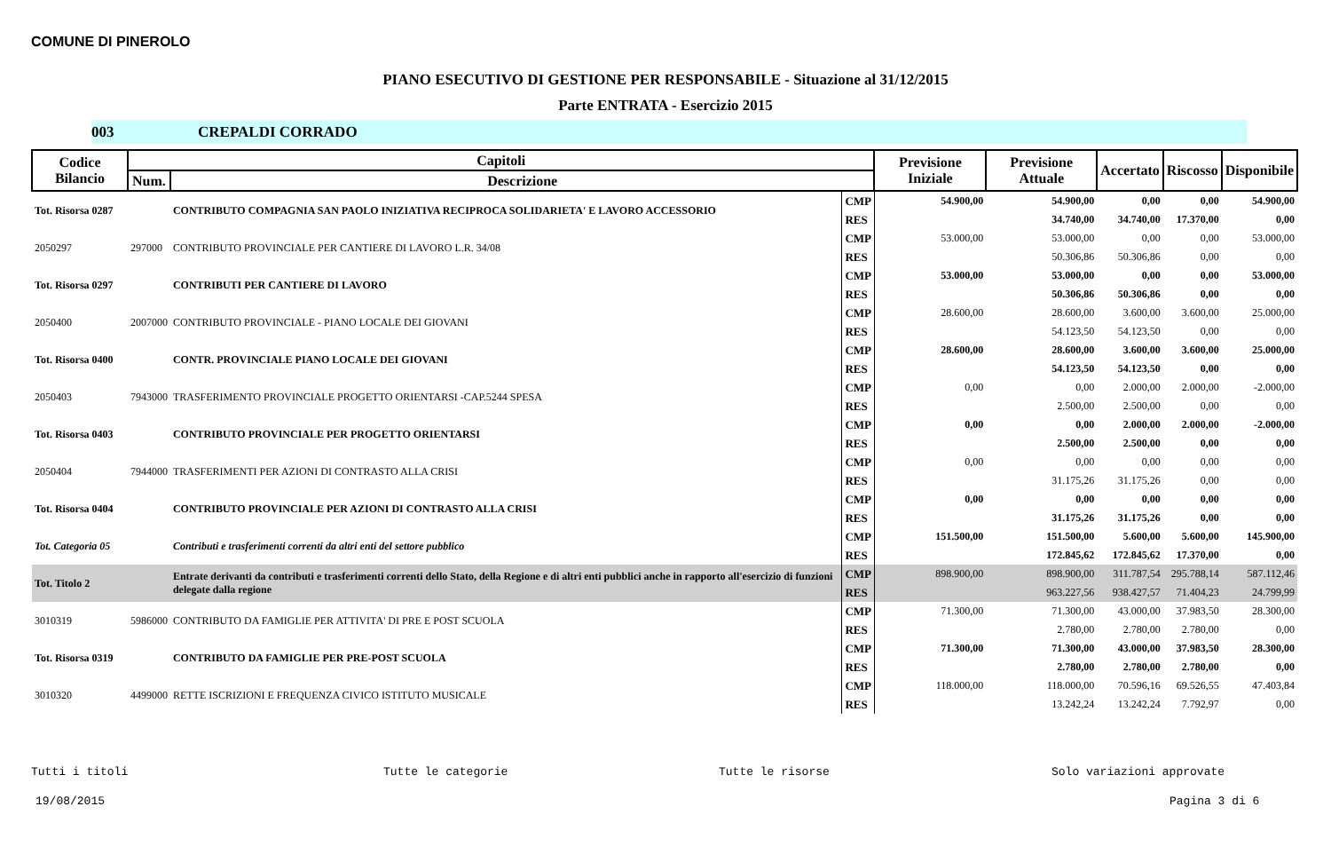COMUNE DI PINEROLO
PIANO ESECUTIVO DI GESTIONE PER RESPONSABILE - Situazione al 31/12/2015
Parte ENTRATA - Esercizio 2015
003 CREPALDI CORRADO
| Codice Bilancio | Capitoli | | | Previsione Iniziale | Previsione Attuale | Accertato | Riscosso | Disponibile |
| --- | --- | --- | --- | --- | --- | --- | --- | --- |
| | Num. | Descrizione | | | | | | |
| Tot. Risorsa 0287 | | CONTRIBUTO COMPAGNIA SAN PAOLO INIZIATIVA RECIPROCA SOLIDARIETA' E LAVORO ACCESSORIO | CMP | 54.900,00 | 54.900,00 | 0,00 | 0,00 | 54.900,00 |
| | | | RES | | 34.740,00 | 34.740,00 | 17.370,00 | 0,00 |
| 2050297 | 297000 | CONTRIBUTO PROVINCIALE PER CANTIERE DI LAVORO L.R. 34/08 | CMP | 53.000,00 | 53.000,00 | 0,00 | 0,00 | 53.000,00 |
| | | | RES | | 50.306,86 | 50.306,86 | 0,00 | 0,00 |
| Tot. Risorsa 0297 | | CONTRIBUTI PER CANTIERE DI LAVORO | CMP | 53.000,00 | 53.000,00 | 0,00 | 0,00 | 53.000,00 |
| | | | RES | | 50.306,86 | 50.306,86 | 0,00 | 0,00 |
| 2050400 | 2007000 | CONTRIBUTO PROVINCIALE - PIANO LOCALE DEI GIOVANI | CMP | 28.600,00 | 28.600,00 | 3.600,00 | 3.600,00 | 25.000,00 |
| | | | RES | | 54.123,50 | 54.123,50 | 0,00 | 0,00 |
| Tot. Risorsa 0400 | | CONTR. PROVINCIALE PIANO LOCALE DEI GIOVANI | CMP | 28.600,00 | 28.600,00 | 3.600,00 | 3.600,00 | 25.000,00 |
| | | | RES | | 54.123,50 | 54.123,50 | 0,00 | 0,00 |
| 2050403 | 7943000 | TRASFERIMENTO PROVINCIALE PROGETTO ORIENTARSI -CAP.5244 SPESA | CMP | 0,00 | 0,00 | 2.000,00 | 2.000,00 | -2.000,00 |
| | | | RES | | 2.500,00 | 2.500,00 | 0,00 | 0,00 |
| Tot. Risorsa 0403 | | CONTRIBUTO PROVINCIALE PER PROGETTO ORIENTARSI | CMP | 0,00 | 0,00 | 2.000,00 | 2.000,00 | -2.000,00 |
| | | | RES | | 2.500,00 | 2.500,00 | 0,00 | 0,00 |
| 2050404 | 7944000 | TRASFERIMENTI PER AZIONI DI CONTRASTO ALLA CRISI | CMP | 0,00 | 0,00 | 0,00 | 0,00 | 0,00 |
| | | | RES | | 31.175,26 | 31.175,26 | 0,00 | 0,00 |
| Tot. Risorsa 0404 | | CONTRIBUTO PROVINCIALE PER AZIONI DI CONTRASTO ALLA CRISI | CMP | 0,00 | 0,00 | 0,00 | 0,00 | 0,00 |
| | | | RES | | 31.175,26 | 31.175,26 | 0,00 | 0,00 |
| Tot. Categoria 05 | | Contributi e trasferimenti correnti da altri enti del settore pubblico | CMP | 151.500,00 | 151.500,00 | 5.600,00 | 5.600,00 | 145.900,00 |
| | | | RES | | 172.845,62 | 172.845,62 | 17.370,00 | 0,00 |
| Tot. Titolo 2 | | Entrate derivanti da contributi e trasferimenti correnti dello Stato, della Regione e di altri enti pubblici anche in rapporto all'esercizio di funzioni delegate dalla regione | CMP | 898.900,00 | 898.900,00 | 311.787,54 | 295.788,14 | 587.112,46 |
| | | | RES | | 963.227,56 | 938.427,57 | 71.404,23 | 24.799,99 |
| 3010319 | 5986000 | CONTRIBUTO DA FAMIGLIE PER ATTIVITA' DI PRE E POST SCUOLA | CMP | 71.300,00 | 71.300,00 | 43.000,00 | 37.983,50 | 28.300,00 |
| | | | RES | | 2.780,00 | 2.780,00 | 2.780,00 | 0,00 |
| Tot. Risorsa 0319 | | CONTRIBUTO DA FAMIGLIE PER PRE-POST SCUOLA | CMP | 71.300,00 | 71.300,00 | 43.000,00 | 37.983,50 | 28.300,00 |
| | | | RES | | 2.780,00 | 2.780,00 | 2.780,00 | 0,00 |
| 3010320 | 4499000 | RETTE ISCRIZIONI E FREQUENZA CIVICO ISTITUTO MUSICALE | CMP | 118.000,00 | 118.000,00 | 70.596,16 | 69.526,55 | 47.403,84 |
| | | | RES | | 13.242,24 | 13.242,24 | 7.792,97 | 0,00 |
Tutti i titoli Tutte le categorie Tutte le risorse Solo variazioni approvate
19/08/2015 Pagina 3 di 6